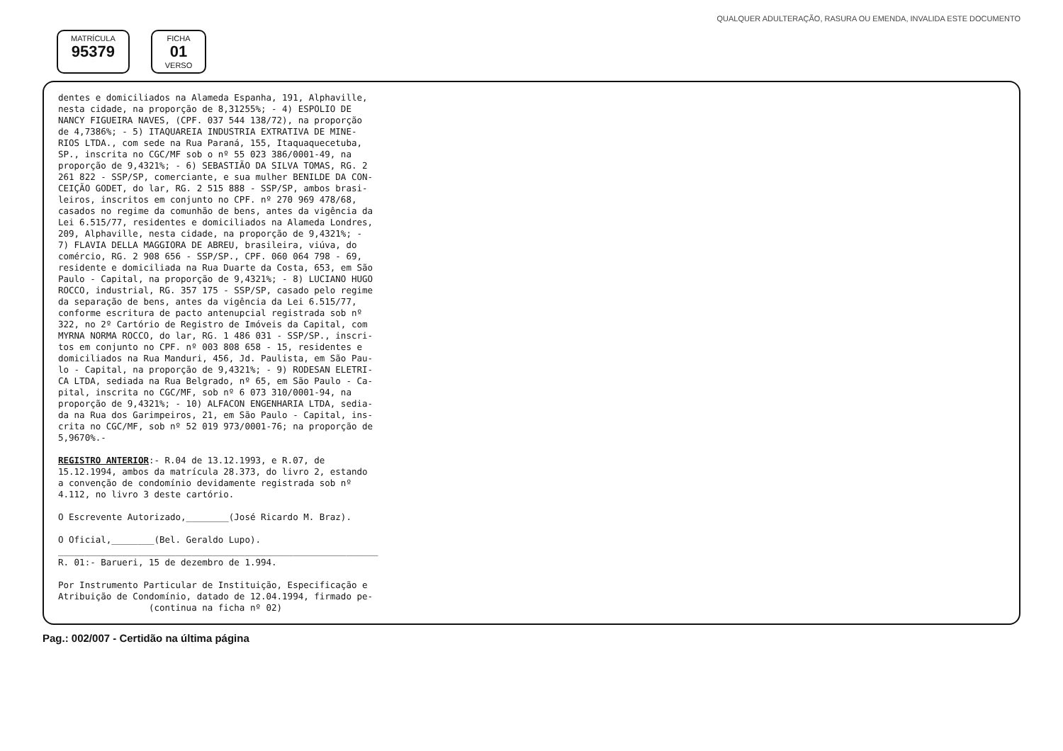QUALQUER ADULTERAÇÃO, RASURA OU EMENDA, INVALIDA ESTE DOCUMENTO
MATRÍCULA
95379
FICHA
01
VERSO
dentes e domiciliados na Alameda Espanha, 191, Alphaville, nesta cidade, na proporção de 8,31255%; - 4) ESPOLIO DE NANCY FIGUEIRA NAVES, (CPF. 037 544 138/72), na proporção de 4,7386%; - 5) ITAQUAREIA INDUSTRIA EXTRATIVA DE MINE- RIOS LTDA., com sede na Rua Paraná, 155, Itaquaquecetuba, SP., inscrita no CGC/MF sob o nº 55 023 386/0001-49, na proporção de 9,4321%; - 6) SEBASTIÃO DA SILVA TOMAS, RG. 2 261 822 - SSP/SP, comerciante, e sua mulher BENILDE DA CON- CEIÇÃO GODET, do lar, RG. 2 515 888 - SSP/SP, ambos brasi- leiros, inscritos em conjunto no CPF. nº 270 969 478/68, casados no regime da comunhão de bens, antes da vigência da Lei 6.515/77, residentes e domiciliados na Alameda Londres, 209, Alphaville, nesta cidade, na proporção de 9,4321%; - 7) FLAVIA DELLA MAGGIORA DE ABREU, brasileira, viúva, do comércio, RG. 2 908 656 - SSP/SP., CPF. 060 064 798 - 69, residente e domiciliada na Rua Duarte da Costa, 653, em São Paulo - Capital, na proporção de 9,4321%; - 8) LUCIANO HUGO ROCCO, industrial, RG. 357 175 - SSP/SP, casado pelo regime da separação de bens, antes da vigência da Lei 6.515/77, conforme escritura de pacto antenupcial registrada sob nº 322, no 2º Cartório de Registro de Imóveis da Capital, com MYRNA NORMA ROCCO, do lar, RG. 1 486 031 - SSP/SP., inscri- tos em conjunto no CPF. nº 003 808 658 - 15, residentes e domiciliados na Rua Manduri, 456, Jd. Paulista, em São Pau- lo - Capital, na proporção de 9,4321%; - 9) RODESAN ELETRI- CA LTDA, sediada na Rua Belgrado, nº 65, em São Paulo - Ca- pital, inscrita no CGC/MF, sob nº 6 073 310/0001-94, na proporção de 9,4321%; - 10) ALFACON ENGENHARIA LTDA, sedia- da na Rua dos Garimpeiros, 21, em São Paulo - Capital, ins- crita no CGC/MF, sob nº 52 019 973/0001-76; na proporção de 5,9670%.- REGISTRO ANTERIOR:- R.04 de 13.12.1993, e R.07, de 15.12.1994, ambos da matrícula 28.373, do livro 2, estando a convenção de condomínio devidamente registrada sob nº 4.112, no livro 3 deste cartório. O Escrevente Autorizado,________(José Ricardo M. Braz). O Oficial,________(Bel. Geraldo Lupo). ____________________________________________________________ R. 01:- Barueri, 15 de dezembro de 1.994. Por Instrumento Particular de Instituição, Especificação e Atribuição de Condomínio, datado de 12.04.1994, firmado pe- (continua na ficha nº 02)
Pag.: 002/007 - Certidão na última página